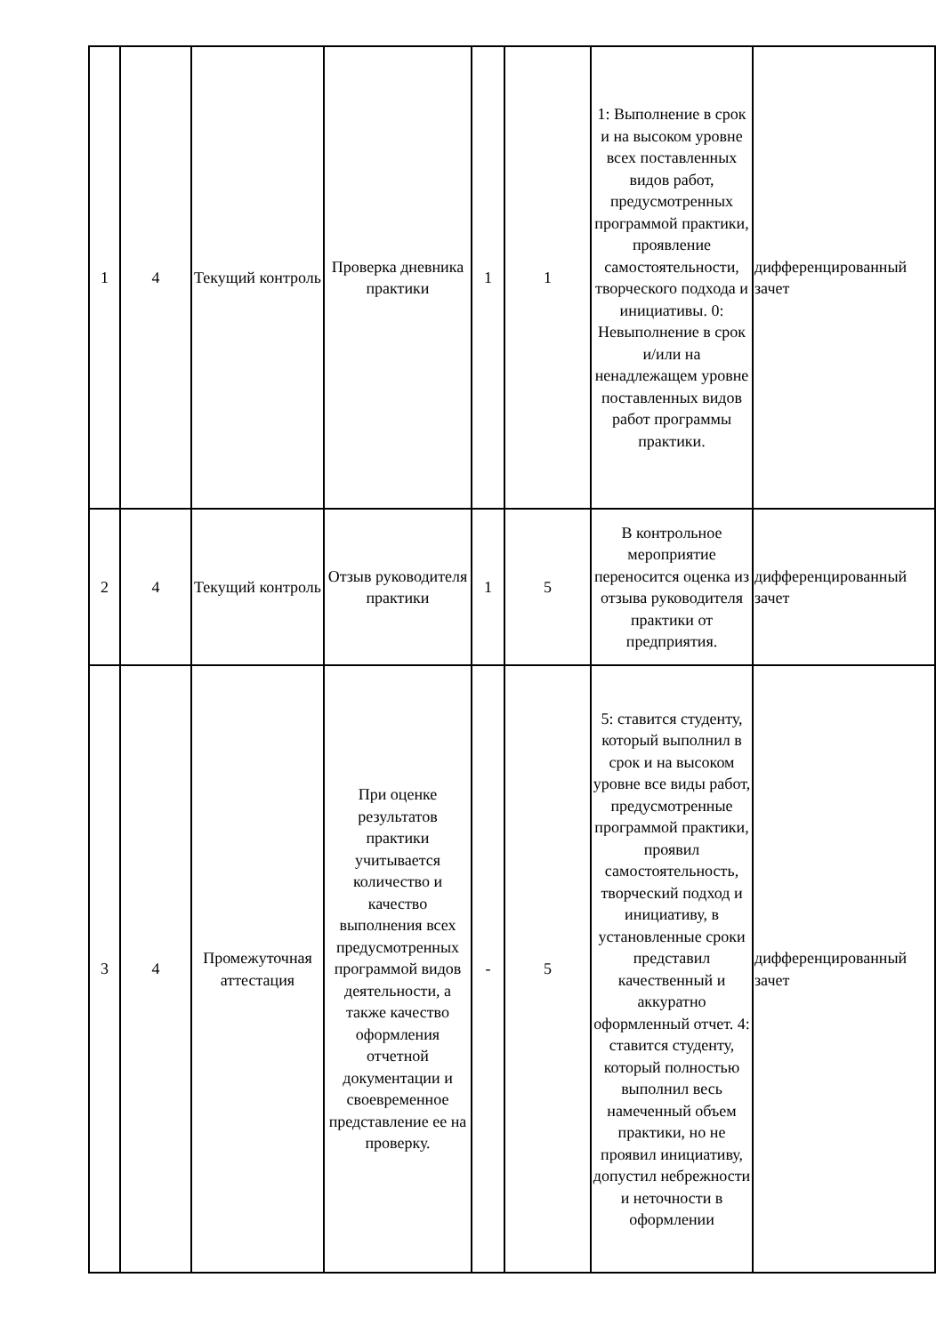| 1 | 4 | Текущий контроль | Проверка дневника практики | 1 | 1 | 1: Выполнение в срок и на высоком уровне всех поставленных видов работ, предусмотренных программой практики, проявление самостоятельности, творческого подхода и инициативы. 0: Невыполнение в срок и/или на ненадлежащем уровне поставленных видов работ программы практики. | дифференцированный зачет |
| 2 | 4 | Текущий контроль | Отзыв руководителя практики | 1 | 5 | В контрольное мероприятие переносится оценка из отзыва руководителя практики от предприятия. | дифференцированный зачет |
| 3 | 4 | Промежуточная аттестация | При оценке результатов практики учитывается количество и качество выполнения всех предусмотренных программой видов деятельности, а также качество оформления отчетной документации и своевременное представление ее на проверку. | - | 5 | 5: ставится студенту, который выполнил в срок и на высоком уровне все виды работ, предусмотренные программой практики, проявил самостоятельность, творческий подход и инициативу, в установленные сроки представил качественный и аккуратно оформленный отчет. 4: ставится студенту, который полностью выполнил весь намеченный объем практики, но не проявил инициативу, допустил небрежности и неточности в оформлении | дифференцированный зачет |